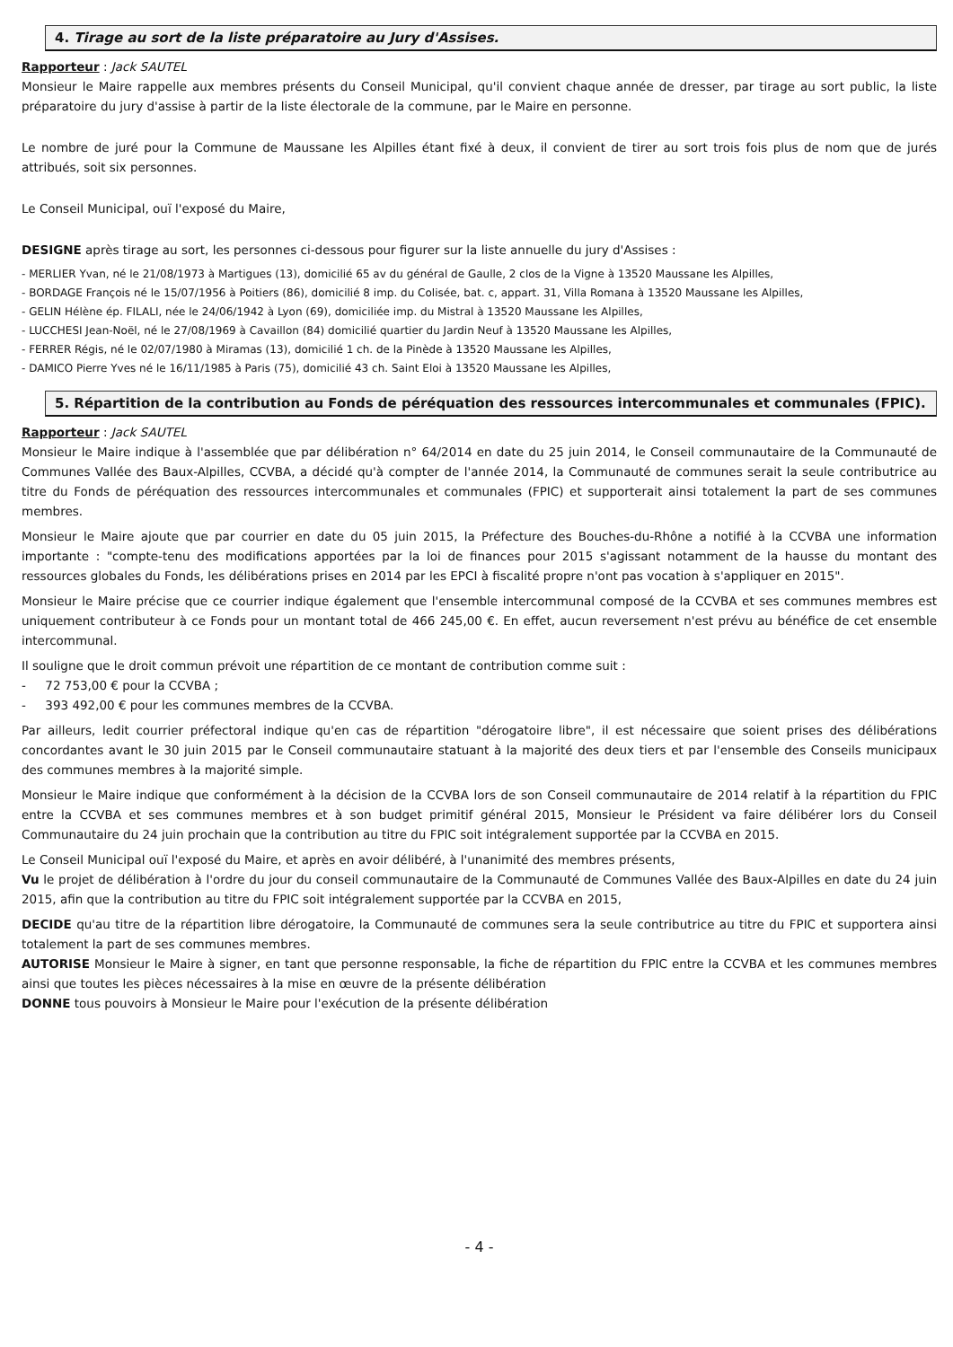4. Tirage au sort de la liste préparatoire au Jury d'Assises.
Rapporteur : Jack SAUTEL
Monsieur le Maire rappelle aux membres présents du Conseil Municipal, qu'il convient chaque année de dresser, par tirage au sort public, la liste préparatoire du jury d'assise à partir de la liste électorale de la commune, par le Maire en personne.
Le nombre de juré pour la Commune de Maussane les Alpilles étant fixé à deux, il convient de tirer au sort trois fois plus de nom que de jurés attribués, soit six personnes.
Le Conseil Municipal, ouï l'exposé du Maire,
DESIGNE après tirage au sort, les personnes ci-dessous pour figurer sur la liste annuelle du jury d'Assises :
- MERLIER Yvan, né le 21/08/1973 à Martigues (13), domicilié 65 av du général de Gaulle, 2 clos de la Vigne à 13520 Maussane les Alpilles,
- BORDAGE François né le 15/07/1956 à Poitiers (86), domicilié 8 imp. du Colisée, bat. c, appart. 31, Villa Romana à 13520 Maussane les Alpilles,
- GELIN Hélène ép. FILALI, née le 24/06/1942 à Lyon (69), domiciliée imp. du Mistral à 13520 Maussane les Alpilles,
- LUCCHESI Jean-Noël, né le 27/08/1969 à Cavaillon (84) domicilié quartier du Jardin Neuf à 13520 Maussane les Alpilles,
- FERRER Régis, né le 02/07/1980 à Miramas (13), domicilié 1 ch. de la Pinède à 13520 Maussane les Alpilles,
- DAMICO Pierre Yves né le 16/11/1985 à Paris (75), domicilié 43 ch. Saint Eloi à 13520 Maussane les Alpilles,
5. Répartition de la contribution au Fonds de péréquation des ressources intercommunales et communales (FPIC).
Rapporteur : Jack SAUTEL
Monsieur le Maire indique à l'assemblée que par délibération n° 64/2014 en date du 25 juin 2014, le Conseil communautaire de la Communauté de Communes Vallée des Baux-Alpilles, CCVBA, a décidé qu'à compter de l'année 2014, la Communauté de communes serait la seule contributrice au titre du Fonds de péréquation des ressources intercommunales et communales (FPIC) et supporterait ainsi totalement la part de ses communes membres.
Monsieur le Maire ajoute que par courrier en date du 05 juin 2015, la Préfecture des Bouches-du-Rhône a notifié à la CCVBA une information importante : "compte-tenu des modifications apportées par la loi de finances pour 2015 s'agissant notamment de la hausse du montant des ressources globales du Fonds, les délibérations prises en 2014 par les EPCI à fiscalité propre n'ont pas vocation à s'appliquer en 2015".
Monsieur le Maire précise que ce courrier indique également que l'ensemble intercommunal composé de la CCVBA et ses communes membres est uniquement contributeur à ce Fonds pour un montant total de 466 245,00 €. En effet, aucun reversement n'est prévu au bénéfice de cet ensemble intercommunal.
Il souligne que le droit commun prévoit une répartition de ce montant de contribution comme suit :
- 72 753,00 € pour la CCVBA ;
- 393 492,00 € pour les communes membres de la CCVBA.
Par ailleurs, ledit courrier préfectoral indique qu'en cas de répartition "dérogatoire libre", il est nécessaire que soient prises des délibérations concordantes avant le 30 juin 2015 par le Conseil communautaire statuant à la majorité des deux tiers et par l'ensemble des Conseils municipaux des communes membres à la majorité simple.
Monsieur le Maire indique que conformément à la décision de la CCVBA lors de son Conseil communautaire de 2014 relatif à la répartition du FPIC entre la CCVBA et ses communes membres et à son budget primitif général 2015, Monsieur le Président va faire délibérer lors du Conseil Communautaire du 24 juin prochain que la contribution au titre du FPIC soit intégralement supportée par la CCVBA en 2015.
Le Conseil Municipal ouï l'exposé du Maire, et après en avoir délibéré, à l'unanimité des membres présents,
Vu le projet de délibération à l'ordre du jour du conseil communautaire de la Communauté de Communes Vallée des Baux-Alpilles en date du 24 juin 2015, afin que la contribution au titre du FPIC soit intégralement supportée par la CCVBA en 2015,
DECIDE qu'au titre de la répartition libre dérogatoire, la Communauté de communes sera la seule contributrice au titre du FPIC et supportera ainsi totalement la part de ses communes membres.
AUTORISE Monsieur le Maire à signer, en tant que personne responsable, la fiche de répartition du FPIC entre la CCVBA et les communes membres ainsi que toutes les pièces nécessaires à la mise en œuvre de la présente délibération
DONNE tous pouvoirs à Monsieur le Maire pour l'exécution de la présente délibération
- 4 -